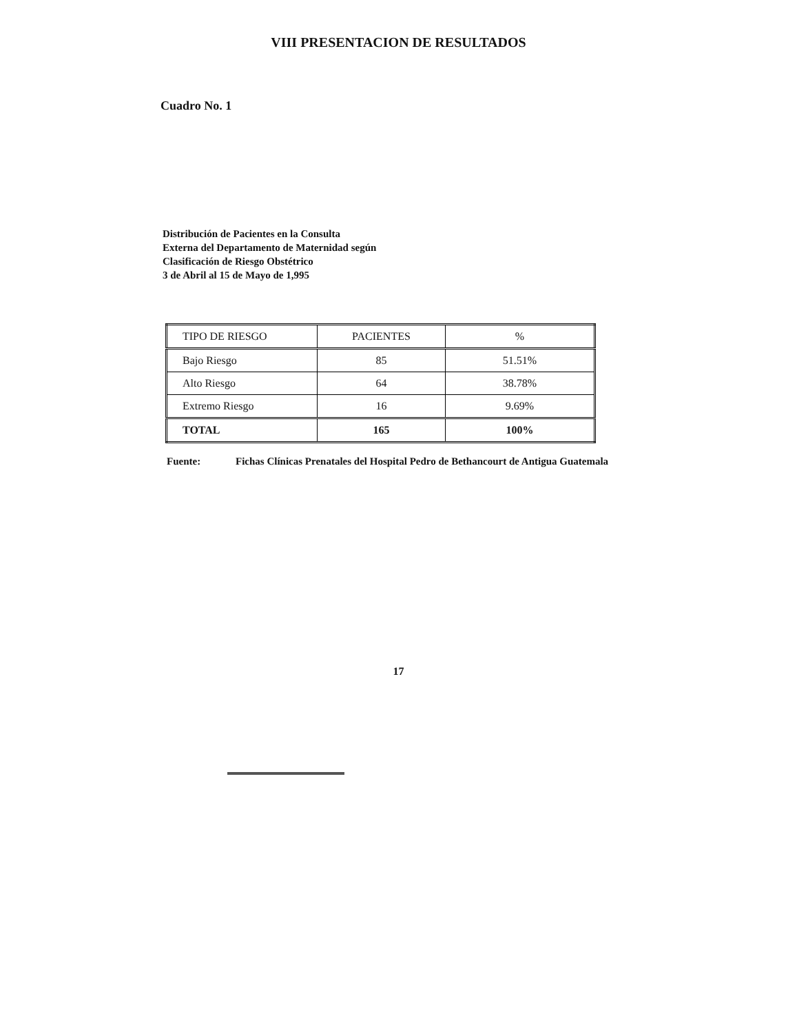VIII PRESENTACION DE RESULTADOS
Cuadro No. 1
Distribución de Pacientes en la Consulta
Externa del Departamento de Maternidad según
Clasificación de Riesgo Obstétrico
3 de Abril al 15 de Mayo de 1,995
| TIPO DE RIESGO | PACIENTES | % |
| --- | --- | --- |
| Bajo Riesgo | 85 | 51.51% |
| Alto Riesgo | 64 | 38.78% |
| Extremo Riesgo | 16 | 9.69% |
| TOTAL | 165 | 100% |
Fuente: Fichas Clínicas Prenatales del Hospital Pedro de Bethancourt de Antigua Guatemala
17